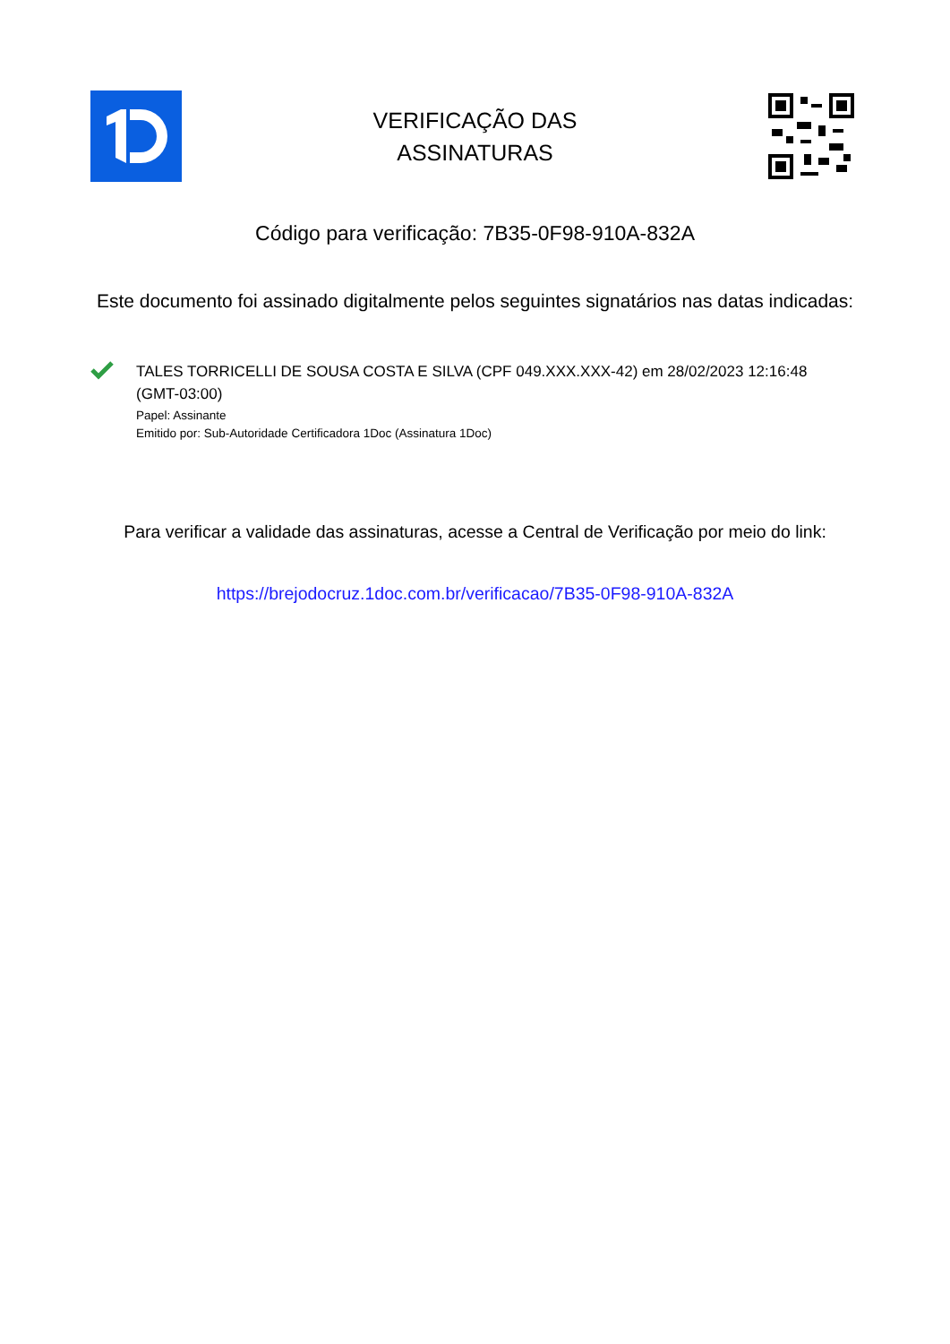VERIFICAÇÃO DAS
ASSINATURAS
Código para verificação: 7B35-0F98-910A-832A
Este documento foi assinado digitalmente pelos seguintes signatários nas datas indicadas:
TALES TORRICELLI DE SOUSA COSTA E SILVA (CPF 049.XXX.XXX-42) em 28/02/2023 12:16:48 (GMT-03:00)
Papel: Assinante
Emitido por: Sub-Autoridade Certificadora 1Doc (Assinatura 1Doc)
Para verificar a validade das assinaturas, acesse a Central de Verificação por meio do link:
https://brejodocruz.1doc.com.br/verificacao/7B35-0F98-910A-832A